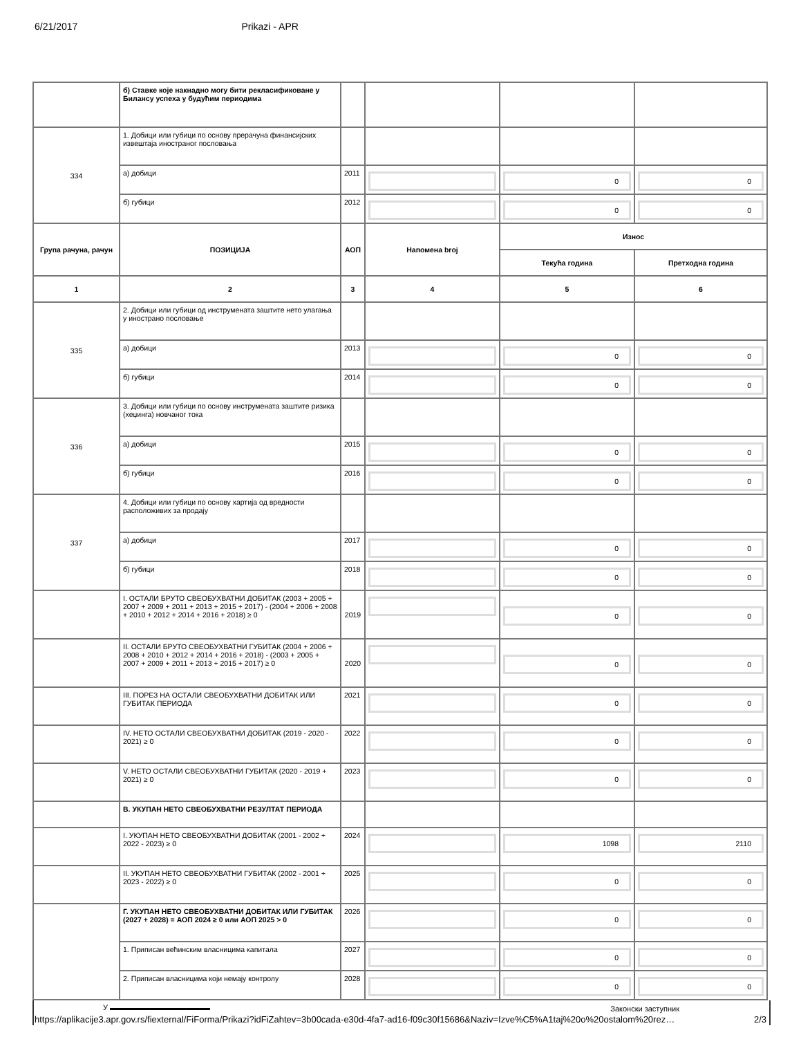6/21/2017 Prikazi - APR
| | б) Ставке које накнадно могу бити рекласификоване у Билансу успеха у будућим периодима | | | | |
| 334 | 1. Добици или губици по основу прерачуна финансијских извештаја иностраног пословања | | | | |
| | а) добици | 2011 | | 0 | 0 |
| | б) губици | 2012 | | 0 | 0 |
| Група рачуна, рачун | ПОЗИЦИЈА | АОП | Напомена broj | Износ | |
| | | | | Текућа година | Претходна година |
| 1 | 2 | 3 | 4 | 5 | 6 |
| 335 | 2. Добици или губици од инструмената заштите нето улагања у инострано пословање | | | | |
| | а) добици | 2013 | | 0 | 0 |
| | б) губици | 2014 | | 0 | 0 |
| 336 | 3. Добици или губици по основу инструмената заштите ризика (хеџинга) новчаног тока | | | | |
| | а) добици | 2015 | | 0 | 0 |
| | б) губици | 2016 | | 0 | 0 |
| 337 | 4. Добици или губици по основу хартија од вредности расположивих за продају | | | | |
| | а) добици | 2017 | | 0 | 0 |
| | б) губици | 2018 | | 0 | 0 |
| | I. ОСТАЛИ БРУТО СВЕОБУХВАТНИ ДОБИТАК (2003 + 2005 + 2007 + 2009 + 2011 + 2013 + 2015 + 2017) - (2004 + 2006 + 2008 + 2010 + 2012 + 2014 + 2016 + 2018) ≥ 0 | 2019 | | 0 | 0 |
| | II. ОСТАЛИ БРУТО СВЕОБУХВАТНИ ГУБИТАК (2004 + 2006 + 2008 + 2010 + 2012 + 2014 + 2016 + 2018) - (2003 + 2005 + 2007 + 2009 + 2011 + 2013 + 2015 + 2017) ≥ 0 | 2020 | | 0 | 0 |
| | III. ПОРЕЗ НА ОСТАЛИ СВЕОБУХВАТНИ ДОБИТАК ИЛИ ГУБИТАК ПЕРИОДА | 2021 | | 0 | 0 |
| | IV. НЕТО ОСТАЛИ СВЕОБУХВАТНИ ДОБИТАК (2019 - 2020 - 2021) ≥ 0 | 2022 | | 0 | 0 |
| | V. НЕТО ОСТАЛИ СВЕОБУХВАТНИ ГУБИТАК (2020 - 2019 + 2021) ≥ 0 | 2023 | | 0 | 0 |
| | В. УКУПАН НЕТО СВЕОБУХВАТНИ РЕЗУЛТАТ ПЕРИОДА | | | | |
| | I. УКУПАН НЕТО СВЕОБУХВАТНИ ДОБИТАК (2001 - 2002 + 2022 - 2023) ≥ 0 | 2024 | | 1098 | 2110 |
| | II. УКУПАН НЕТО СВЕОБУХВАТНИ ГУБИТАК (2002 - 2001 + 2023 - 2022) ≥ 0 | 2025 | | 0 | 0 |
| | Г. УКУПАН НЕТО СВЕОБУХВАТНИ ДОБИТАК ИЛИ ГУБИТАК (2027 + 2028) = АОП 2024 ≥ 0 или АОП 2025 > 0 | 2026 | | 0 | 0 |
| | 1. Приписан већинским власницима капитала | 2027 | | 0 | 0 |
| | 2. Приписан власницима који немају контролу | 2028 | | 0 | 0 |
У Законски заступник
https://aplikacije3.apr.gov.rs/fiexternal/FiForma/Prikazi?idFiZahtev=3b00cada-e30d-4fa7-ad16-f09c30f15686&Naziv=Izve%C5%A1taj%20o%20ostalom%20rez… 2/3